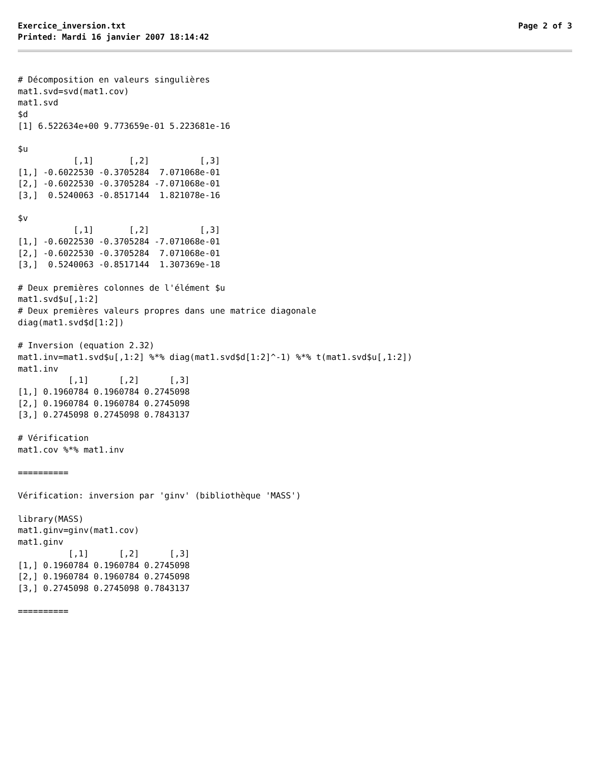Exercice_inversion.txt Page 2 of 3
Printed: Mardi 16 janvier 2007 18:14:42
# Décomposition en valeurs singulières
mat1.svd=svd(mat1.cov)
mat1.svd
$d
[1] 6.522634e+00 9.773659e-01 5.223681e-16

$u
           [,1]       [,2]          [,3]
[1,] -0.6022530 -0.3705284  7.071068e-01
[2,] -0.6022530 -0.3705284 -7.071068e-01
[3,]  0.5240063 -0.8517144  1.821078e-16

$v
           [,1]       [,2]          [,3]
[1,] -0.6022530 -0.3705284 -7.071068e-01
[2,] -0.6022530 -0.3705284  7.071068e-01
[3,]  0.5240063 -0.8517144  1.307369e-18

# Deux premières colonnes de l'élément $u
mat1.svd$u[,1:2]
# Deux premières valeurs propres dans une matrice diagonale
diag(mat1.svd$d[1:2])

# Inversion (equation 2.32)
mat1.inv=mat1.svd$u[,1:2] %*% diag(mat1.svd$d[1:2]^-1) %*% t(mat1.svd$u[,1:2])
mat1.inv
          [,1]      [,2]      [,3]
[1,] 0.1960784 0.1960784 0.2745098
[2,] 0.1960784 0.1960784 0.2745098
[3,] 0.2745098 0.2745098 0.7843137

# Vérification
mat1.cov %*% mat1.inv

==========

Vérification: inversion par 'ginv' (bibliothèque 'MASS')

library(MASS)
mat1.ginv=ginv(mat1.cov)
mat1.ginv
          [,1]      [,2]      [,3]
[1,] 0.1960784 0.1960784 0.2745098
[2,] 0.1960784 0.1960784 0.2745098
[3,] 0.2745098 0.2745098 0.7843137

==========